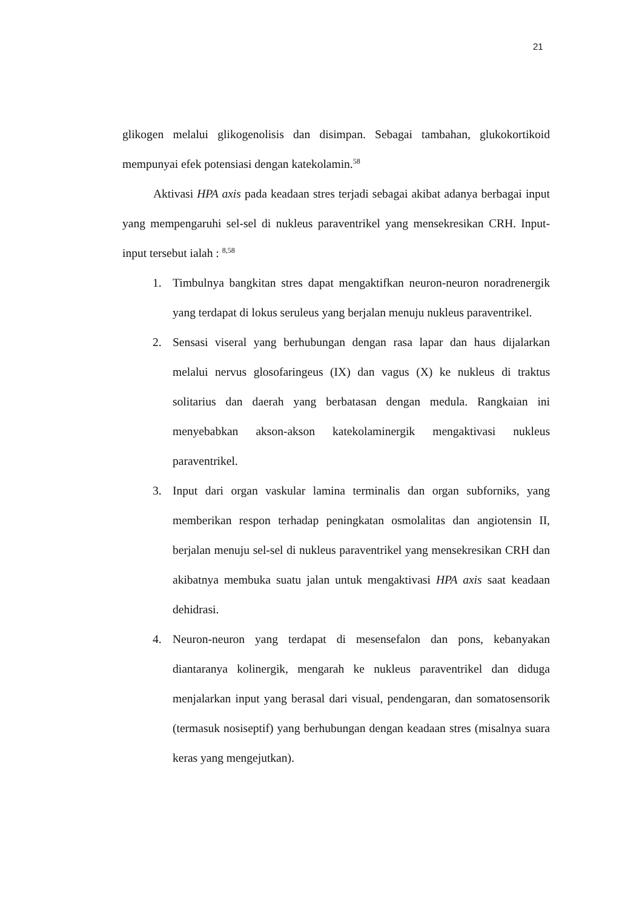21
glikogen melalui glikogenolisis dan disimpan. Sebagai tambahan, glukokortikoid mempunyai efek potensiasi dengan katekolamin.<sup>58</sup>
Aktivasi HPA axis pada keadaan stres terjadi sebagai akibat adanya berbagai input yang mempengaruhi sel-sel di nukleus paraventrikel yang mensekresikan CRH. Input-input tersebut ialah : <sup>8,58</sup>
1. Timbulnya bangkitan stres dapat mengaktifkan neuron-neuron noradrenergik yang terdapat di lokus seruleus yang berjalan menuju nukleus paraventrikel.
2. Sensasi viseral yang berhubungan dengan rasa lapar dan haus dijalarkan melalui nervus glosofaringeus (IX) dan vagus (X) ke nukleus di traktus solitarius dan daerah yang berbatasan dengan medula. Rangkaian ini menyebabkan akson-akson katekolaminergik mengaktivasi nukleus paraventrikel.
3. Input dari organ vaskular lamina terminalis dan organ subforniks, yang memberikan respon terhadap peningkatan osmolalitas dan angiotensin II, berjalan menuju sel-sel di nukleus paraventrikel yang mensekresikan CRH dan akibatnya membuka suatu jalan untuk mengaktivasi HPA axis saat keadaan dehidrasi.
4. Neuron-neuron yang terdapat di mesensefalon dan pons, kebanyakan diantaranya kolinergik, mengarah ke nukleus paraventrikel dan diduga menjalarkan input yang berasal dari visual, pendengaran, dan somatosensorik (termasuk nosiseptif) yang berhubungan dengan keadaan stres (misalnya suara keras yang mengejutkan).